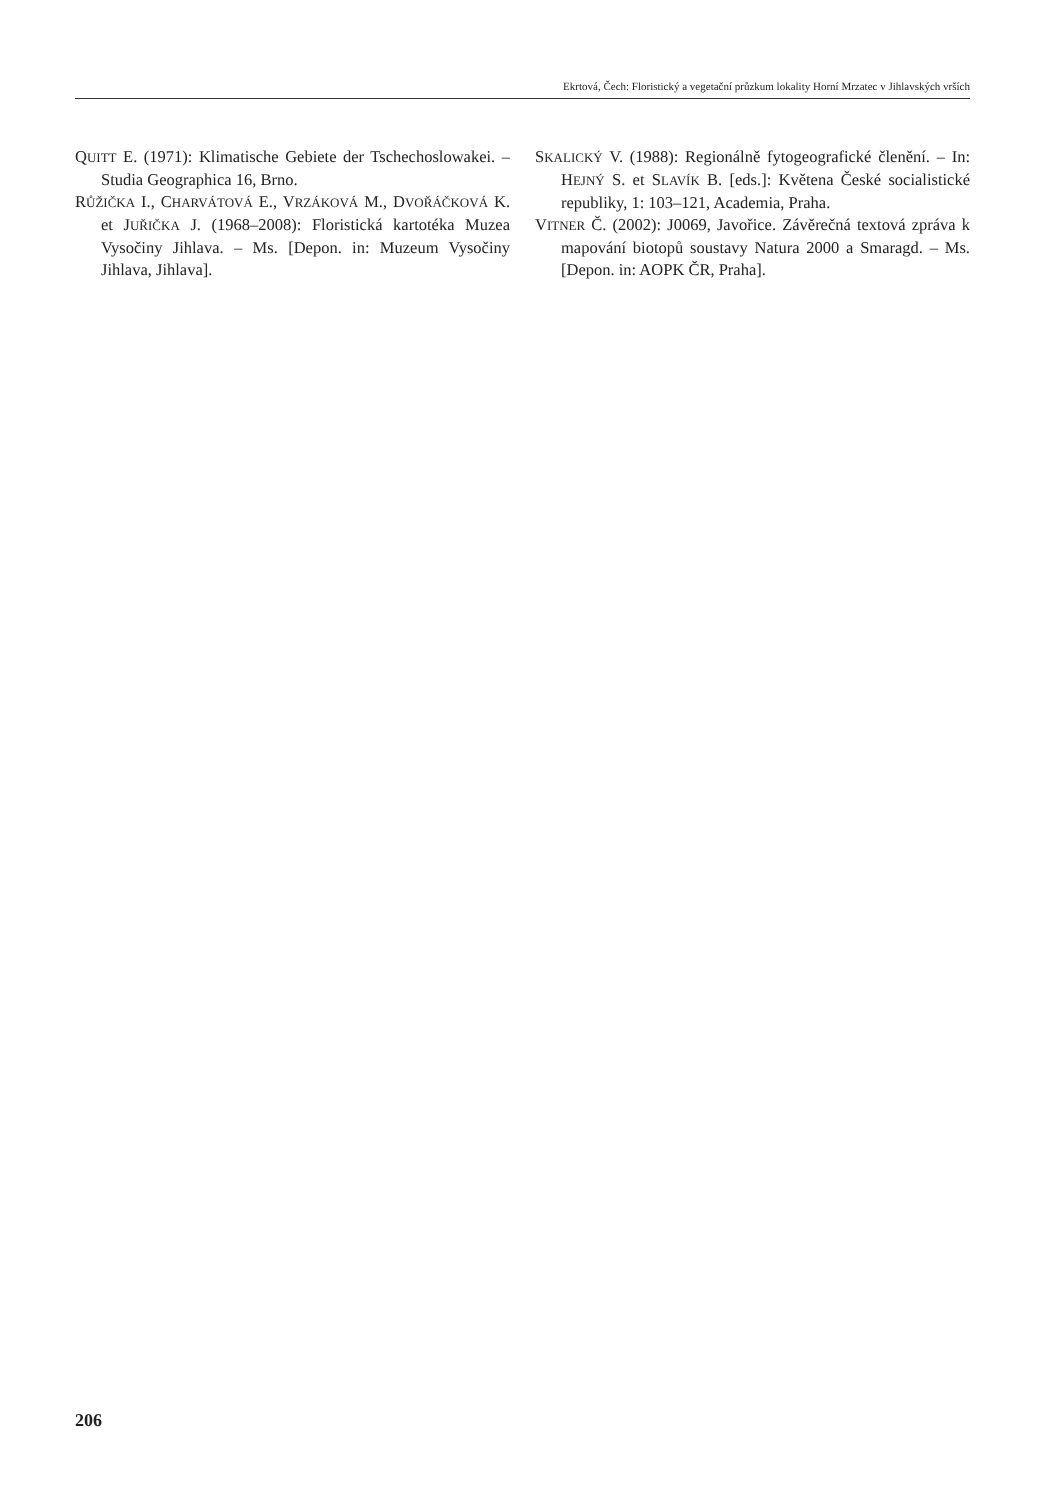Ekrtová, Čech: Floristický a vegetační průzkum lokality Horní Mrzatec v Jihlavských vrších
QUITT E. (1971): Klimatische Gebiete der Tschechoslowakei. – Studia Geographica 16, Brno.
RŮŽIČKA I., CHARVÁTOVÁ E., VRZÁKOVÁ M., DVOŘÁČKOVÁ K. et JUŘIČKA J. (1968–2008): Floristická kartotéka Muzea Vysočiny Jihlava. – Ms. [Depon. in: Muzeum Vysočiny Jihlava, Jihlava].
SKALICKÝ V. (1988): Regionálně fytogeografické členění. – In: HEJNÝ S. et SLAVÍK B. [eds.]: Květena České socialistické republiky, 1: 103–121, Academia, Praha.
VITNER Č. (2002): J0069, Javořice. Závěrečná textová zpráva k mapování biotopů soustavy Natura 2000 a Smaragd. – Ms. [Depon. in: AOPK ČR, Praha].
206